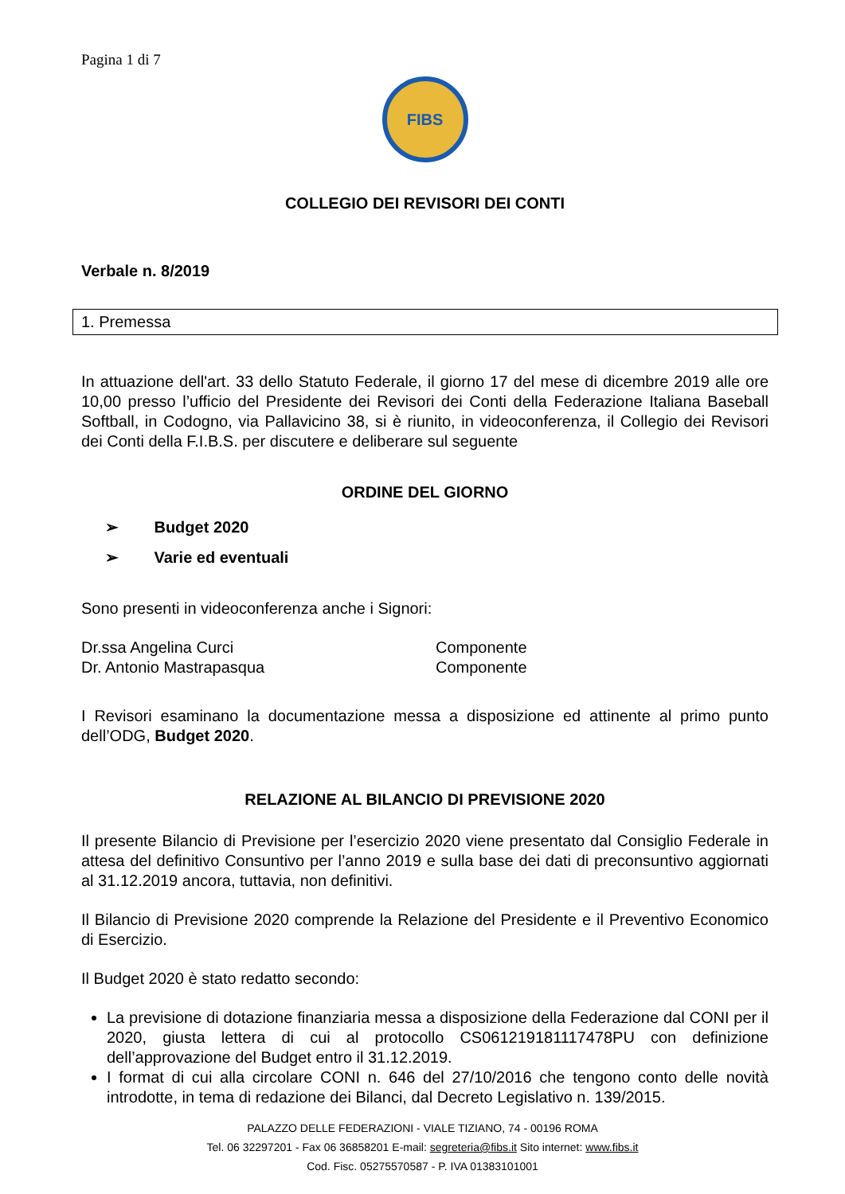Pagina 1 di 7
FIBS
COLLEGIO DEI REVISORI DEI CONTI
Verbale n. 8/2019
1. Premessa
In attuazione dell'art. 33 dello Statuto Federale, il giorno 17 del mese di dicembre 2019 alle ore 10,00 presso l’ufficio del Presidente dei Revisori dei Conti della Federazione Italiana Baseball Softball, in Codogno, via Pallavicino 38, si è riunito, in videoconferenza, il Collegio dei Revisori dei Conti della F.I.B.S. per discutere e deliberare sul seguente
ORDINE DEL GIORNO
➢ Budget 2020
➢ Varie ed eventuali
Sono presenti in videoconferenza anche i Signori:
Dr.ssa Angelina Curci Componente
Dr. Antonio Mastrapasqua Componente
I Revisori esaminano la documentazione messa a disposizione ed attinente al primo punto dell’ODG, Budget 2020.
RELAZIONE AL BILANCIO DI PREVISIONE 2020
Il presente Bilancio di Previsione per l’esercizio 2020 viene presentato dal Consiglio Federale in attesa del definitivo Consuntivo per l’anno 2019 e sulla base dei dati di preconsuntivo aggiornati al 31.12.2019 ancora, tuttavia, non definitivi.
Il Bilancio di Previsione 2020 comprende la Relazione del Presidente e il Preventivo Economico di Esercizio.
Il Budget 2020 è stato redatto secondo:
La previsione di dotazione finanziaria messa a disposizione della Federazione dal CONI per il 2020, giusta lettera di cui al protocollo CS061219181117478PU con definizione dell’approvazione del Budget entro il 31.12.2019.
I format di cui alla circolare CONI n. 646 del 27/10/2016 che tengono conto delle novità introdotte, in tema di redazione dei Bilanci, dal Decreto Legislativo n. 139/2015.
PALAZZO DELLE FEDERAZIONI - VIALE TIZIANO, 74 - 00196 ROMA
Tel. 06 32297201 - Fax 06 36858201 E-mail: segreteria@fibs.it Sito internet: www.fibs.it
Cod. Fisc. 05275570587 - P. IVA 01383101001